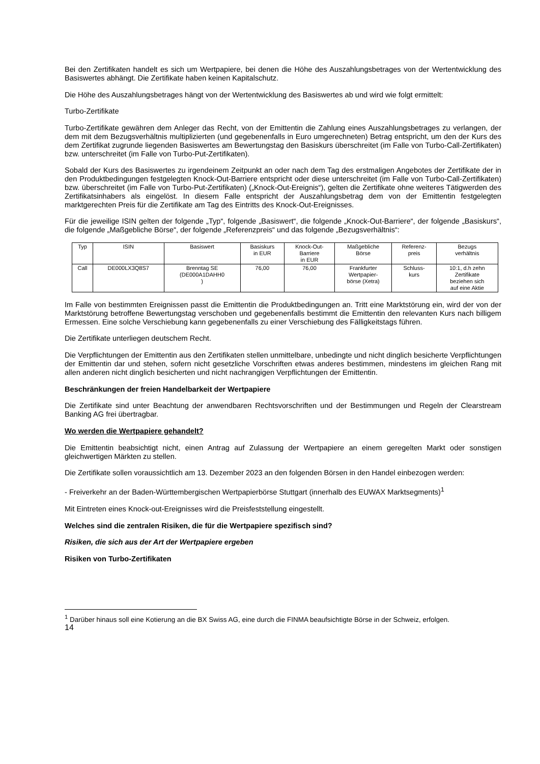Bei den Zertifikaten handelt es sich um Wertpapiere, bei denen die Höhe des Auszahlungsbetrages von der Wertentwicklung des Basiswertes abhängt. Die Zertifikate haben keinen Kapitalschutz.
Die Höhe des Auszahlungsbetrages hängt von der Wertentwicklung des Basiswertes ab und wird wie folgt ermittelt:
Turbo-Zertifikate
Turbo-Zertifikate gewähren dem Anleger das Recht, von der Emittentin die Zahlung eines Auszahlungsbetrages zu verlangen, der dem mit dem Bezugsverhältnis multiplizierten (und gegebenenfalls in Euro umgerechneten) Betrag entspricht, um den der Kurs des dem Zertifikat zugrunde liegenden Basiswertes am Bewertungstag den Basiskurs überschreitet (im Falle von Turbo-Call-Zertifikaten) bzw. unterschreitet (im Falle von Turbo-Put-Zertifikaten).
Sobald der Kurs des Basiswertes zu irgendeinem Zeitpunkt an oder nach dem Tag des erstmaligen Angebotes der Zertifikate der in den Produktbedingungen festgelegten Knock-Out-Barriere entspricht oder diese unterschreitet (im Falle von Turbo-Call-Zertifikaten) bzw. überschreitet (im Falle von Turbo-Put-Zertifikaten) („Knock-Out-Ereignis“), gelten die Zertifikate ohne weiteres Tätigwerden des Zertifikatsinhabers als eingelöst. In diesem Falle entspricht der Auszahlungsbetrag dem von der Emittentin festgelegten marktgerechten Preis für die Zertifikate am Tag des Eintritts des Knock-Out-Ereignisses.
Für die jeweilige ISIN gelten der folgende „Typ“, folgende „Basiswert“, die folgende „Knock-Out-Barriere“, der folgende „Basiskurs“, die folgende „Maßgebliche Börse“, der folgende „Referenzpreis“ und das folgende „Bezugsverhältnis“:
| Typ | ISIN | Basiswert | Basiskurs in EUR | Knock-Out- Barriere in EUR | Maßgebliche Börse | Referenz- preis | Bezugs verhältnis |
| Call | DE000LX3Q8S7 | Brenntag SE (DE000A1DAHH0 ) | 76,00 | 76,00 | Frankfurter Wertpapier- börse (Xetra) | Schluss- kurs | 10:1, d.h zehn Zertifikate beziehen sich auf eine Aktie |
Im Falle von bestimmten Ereignissen passt die Emittentin die Produktbedingungen an. Tritt eine Marktstörung ein, wird der von der Marktstörung betroffene Bewertungstag verschoben und gegebenenfalls bestimmt die Emittentin den relevanten Kurs nach billigem Ermessen. Eine solche Verschiebung kann gegebenenfalls zu einer Verschiebung des Fälligkeitstags führen.
Die Zertifikate unterliegen deutschem Recht.
Die Verpflichtungen der Emittentin aus den Zertifikaten stellen unmittelbare, unbedingte und nicht dinglich besicherte Verpflichtungen der Emittentin dar und stehen, sofern nicht gesetzliche Vorschriften etwas anderes bestimmen, mindestens im gleichen Rang mit allen anderen nicht dinglich besicherten und nicht nachrangigen Verpflichtungen der Emittentin.
Beschränkungen der freien Handelbarkeit der Wertpapiere
Die Zertifikate sind unter Beachtung der anwendbaren Rechtsvorschriften und der Bestimmungen und Regeln der Clearstream Banking AG frei übertragbar.
Wo werden die Wertpapiere gehandelt?
Die Emittentin beabsichtigt nicht, einen Antrag auf Zulassung der Wertpapiere an einem geregelten Markt oder sonstigen gleichwertigen Märkten zu stellen.
Die Zertifikate sollen voraussichtlich am 13. Dezember 2023 an den folgenden Börsen in den Handel einbezogen werden:
- Freiverkehr an der Baden-Württembergischen Wertpapierbörse Stuttgart (innerhalb des EUWAX Marktsegments)<sup>1</sup>
Mit Eintreten eines Knock-out-Ereignisses wird die Preisfeststellung eingestellt.
Welches sind die zentralen Risiken, die für die Wertpapiere spezifisch sind?
Risiken, die sich aus der Art der Wertpapiere ergeben
Risiken von Turbo-Zertifikaten
<sup>1</sup> Darüber hinaus soll eine Kotierung an die BX Swiss AG, eine durch die FINMA beaufsichtigte Börse in der Schweiz, erfolgen.
14